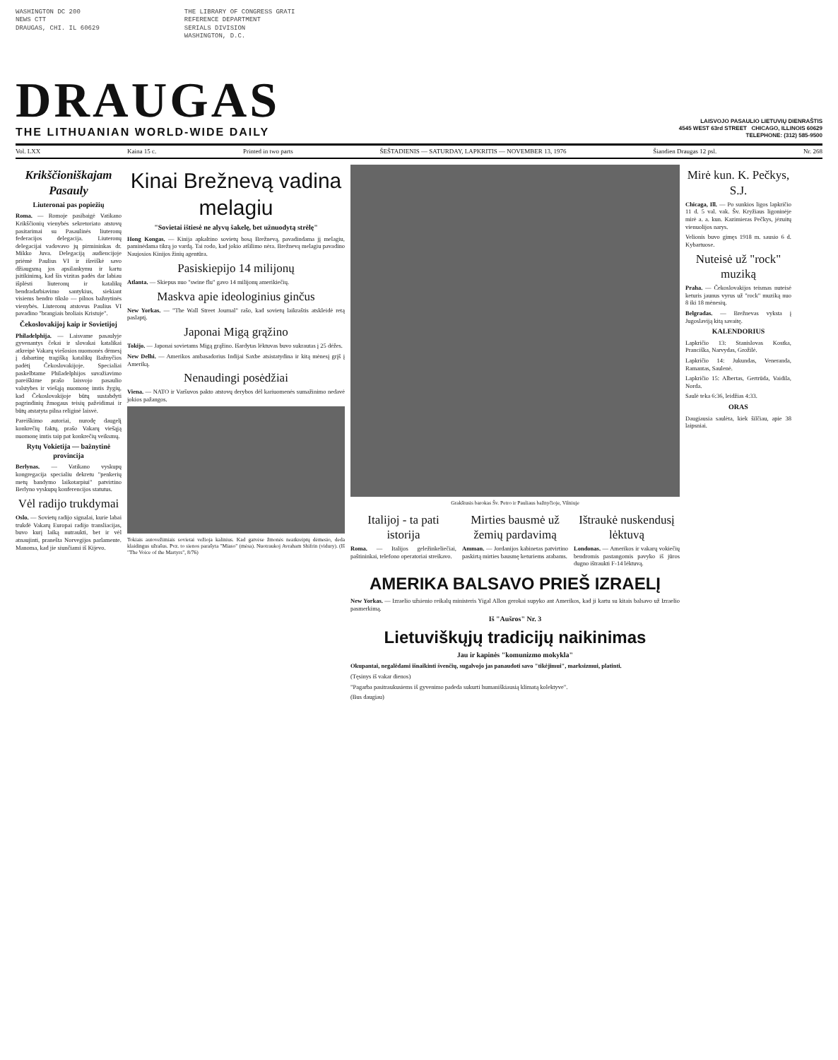WASHINGTON DC 200
NEWS CTT
DRAUGAS, CHI. IL 60629
THE LIBRARY OF CONGRESS GRATI
REFERENCE DEPARTMENT
SERIALS DIVISION
WASHINGTON, D.C.
DRAUGAS
THE LITHUANIAN WORLD-WIDE DAILY
LAISVOJO PASAULIO LIETUVIŲ DIENRAŠTIS
4545 WEST 63rd STREET CHICAGO, ILLINOIS 60629
TELEPHONE: (312) 585-9500
Vol. LXX Kaina 15 c. Printed in two parts ŠEŠTADIENIS — SATURDAY, LAPKRITIS — NOVEMBER 13, 1976 Šiandien Draugas 12 psl. Nr. 268
Krikščioniškajam Pasauly
Liuteronai pas popiežių
Roma. — Romoje pasibaigė Vatikano Krikščionių vienybės sekretoriato atstovų pasitarimai su Pasaulinės liuteronų federacijos delegacija. Liuteronų delegacijai vadovavo jų pirmininkas dr. Mikko Juva. Delegaciją audiencijoje priėmė Paulius VI ir išreiškė savo džiaugsmą jos apsilankymu ir kartu įsitikinimą, kad šis vizitas padės dar labiau išplėsti liuteronų ir katalikų bendradarbiavimo santykius, siekiant visiems bendro tikslo — pilnos bažnytinės vienybės. Liuteronų atstovus Paulius VI pavadino "brangiais broliais Kristuje".
Čekoslovakijoj kaip ir Sovietijoj
Philadelphija. — Laisvame pasaulyje gyvenantys čekai ir slovakai katalikai atkreipė Vakarų viešosios nuomonės dėmesį į dabartinę tragišką katalikų Bažnyčios padėtį Čekoslovakijoje. Specialiai paskelbtame Philadelphijos suvažiavimo pareiškime prašo laisvojo pasaulio valstybes ir viešąją nuomonę imtis žygių, kad Čekoslovakijoje būtų sustabdyti pagrindinių žmogaus teisių pažeidimai ir būtų atstatyta pilna religinė laisvė.
Pareiškimo autoriai, nurodę daugelį konkrečių faktų, prašo Vakarų viešąją nuomonę imtis taip pat konkrečių veiksmų.
Rytų Vokietija — bažnytinė provincija
Berlynas. — Vatikano vyskupų kongregacija specialiu dekretu "penkerių metų bandymo laikotarpiui" patvirtino Berlyno vyskupų konferencijos statutus.
Vėl radijo trukdymai
Oslo. — Sovietų radijo signalai, kurie labai trukdė Vakarų Europai radijo transliacijas, buvo kurį laiką nutraukti, bet ir vėl atnaujinti, pranešta Norvegijos parlamente. Manoma, kad jie siunčiami iš Kijevo.
Kinai Brežnevą vadina melagiu
"Sovietai ištiesė ne alyvų šakelę, bet užnuodytą strėlę"
Hong Kongas. — Kinija apkaltino sovietų bosą Brežnevą, pavadindama jį melagiu, paminėdama tikrą jo vardą. Tai rodo, kad jokio atšilimo nėra. Brežnevą melagiu pavadino Naujosios Kinijos žinių agentūra.
Pasiskiepijo 14 milijonų
Atlanta. — Skiepus nuo "swine flu" gavo 14 milijonų amerikiečių.
Maskva apie ideologinius ginčus
New Yorkas. — "The Wall Street Journal" rašo, kad sovietų laikraštis atskleidė retą paslaptį.
Japonai Migą grąžino
Tokijo. — Japonai sovietams Migą grąžino. Išardytas lėktuvas buvo sukrautas į 25 dėžes.
New Delhi. — Amerikos ambasadorius Indijai Saxbe atsistatydina ir kitą mėnesį grįš į Ameriką.
Nenaudingi posėdžiai
Viena. — NATO ir Varšuvos pakto atstovų derybos dėl kariuomenės sumažinimo nedavė jokios pažangos.
Tokiais autovežimiais sovietai vežioja kalinius. Kad gatvėse žmonės neatkreiptų dėmesio, deda klaidingus užrašus. Pvz. to sienos parašyta "Miaso" (mėsa). Nuotraukoj Avraham Shifrin (vidury). (Iš "The Voice of the Martyrs", 8/76)
Grakštusis barokas Šv. Petro ir Pauliaus bažnyčioje, Vilniuje
Italijoj - ta pati istorija
Roma. — Italijos geležinkeliečiai, paštininkai, telefono operatoriai streikavo.
Mirties bausmė už žemių pardavimą
Amman. — Jordanijos kabinetas patvirtino paskirtą mirties bausmę keturiems arabams.
Ištraukė nuskendusį lėktuvą
Londonas. — Amerikos ir vakarų vokiečių bendromis pastangomis pavyko iš jūros dugno ištraukti F-14 lėktuvą.
AMERIKA BALSAVO PRIEŠ IZRAELĮ
New Yorkas. — Izraelio užsienio reikalų ministeris Yigal Allon gerokai supyko ant Amerikos, kad ji kartu su kitais balsavo už Izraelio pasmerkimą.
Iš "Aušros" Nr. 3
Lietuviškųjų tradicijų naikinimas
Jau ir kapinės "komunizmo mokykla"
Okupantai, negalėdami išnaikinti švenčių, sugalvojo jas panaudoti savo "tikėjimui", marksizmui, platinti.
(Tęsinys iš vakar dienos)
"Pagarba pasitraukusiems iš gyvenimo padeda sukurti humaniškiausią klimatą kolektyve".
(Bus daugiau)
Mirė kun. K. Pečkys, S.J.
Chicaga, Ill. — Po sunkios ligos lapkričio 11 d. 5 val. vak. Šv. Kryžiaus ligoninėje mirė a. a. kun. Kazimieras Pečkys, jėzuitų vienuolijos narys.
Velionis buvo gimęs 1918 m. sausio 6 d. Kybartuose.
Nuteisė už "rock" muziką
Praha. — Čekoslovakijos teismas nuteisė keturis jaunus vyrus už "rock" muziką nuo 8 iki 18 mėnesių.
Belgradas. — Brežnevas vyksta į Jugoslaviją kitą savaitę.
KALENDORIUS
Lapkričio 13: Stanislovas Kostka, Pranciška, Narvydas, Grožilė.
Lapkričio 14: Jukundas, Veneranda, Ramantas, Saulenė.
Lapkričio 15: Albertas, Gertrūda, Vaidila, Norda.
Saulė teka 6:36, leidžias 4:33.
ORAS
Daugiausia saulėta, kiek šilčiau, apie 38 laipsniai.